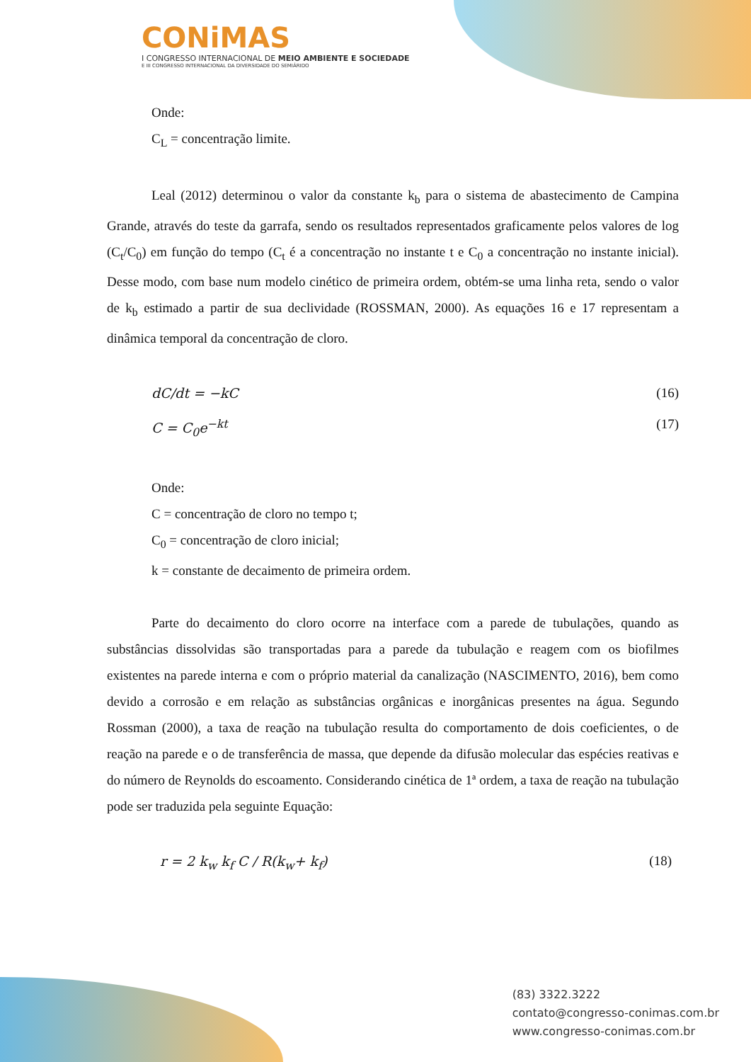CONiMAS
I CONGRESSO INTERNACIONAL DE MEIO AMBIENTE E SOCIEDADE
E III CONGRESSO INTERNACIONAL DA DIVERSIDADE DO SEMIÁRIDO
Onde:
C<sub>L</sub> = concentração limite.
Leal (2012) determinou o valor da constante k<sub>b</sub> para o sistema de abastecimento de Campina Grande, através do teste da garrafa, sendo os resultados representados graficamente pelos valores de log (C<sub>t</sub>/C<sub>0</sub>) em função do tempo (C<sub>t</sub> é a concentração no instante t e C<sub>0</sub> a concentração no instante inicial). Desse modo, com base num modelo cinético de primeira ordem, obtém-se uma linha reta, sendo o valor de k<sub>b</sub> estimado a partir de sua declividade (ROSSMAN, 2000). As equações 16 e 17 representam a dinâmica temporal da concentração de cloro.
dC/dt = −kC (16)
C = C<sub>0</sub>e<sup>−kt</sup> (17)
Onde:
C = concentração de cloro no tempo t;
C<sub>0</sub> = concentração de cloro inicial;
k = constante de decaimento de primeira ordem.
Parte do decaimento do cloro ocorre na interface com a parede de tubulações, quando as substâncias dissolvidas são transportadas para a parede da tubulação e reagem com os biofilmes existentes na parede interna e com o próprio material da canalização (NASCIMENTO, 2016), bem como devido a corrosão e em relação as substâncias orgânicas e inorgânicas presentes na água. Segundo Rossman (2000), a taxa de reação na tubulação resulta do comportamento de dois coeficientes, o de reação na parede e o de transferência de massa, que depende da difusão molecular das espécies reativas e do número de Reynolds do escoamento. Considerando cinética de 1ª ordem, a taxa de reação na tubulação pode ser traduzida pela seguinte Equação:
r = 2 k<sub>w</sub> k<sub>f</sub> C / R(k<sub>w</sub>+ k<sub>f</sub>) (18)
(83) 3322.3222
contato@congresso-conimas.com.br
www.congresso-conimas.com.br